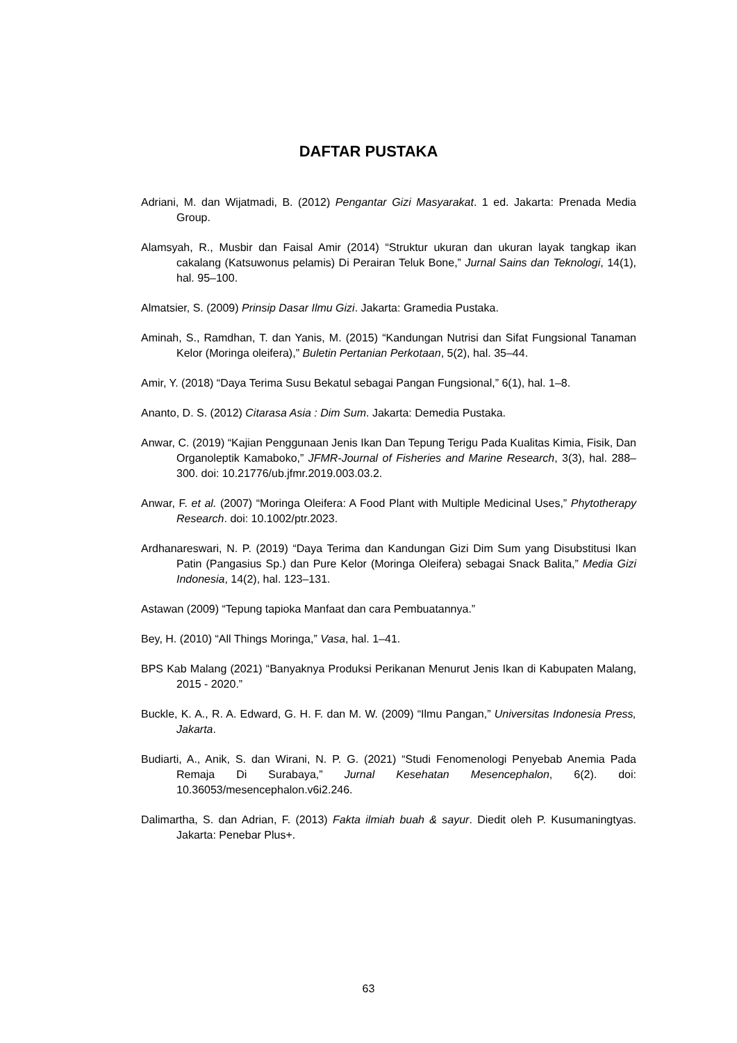DAFTAR PUSTAKA
Adriani, M. dan Wijatmadi, B. (2012) Pengantar Gizi Masyarakat. 1 ed. Jakarta: Prenada Media Group.
Alamsyah, R., Musbir dan Faisal Amir (2014) “Struktur ukuran dan ukuran layak tangkap ikan cakalang (Katsuwonus pelamis) Di Perairan Teluk Bone,” Jurnal Sains dan Teknologi, 14(1), hal. 95–100.
Almatsier, S. (2009) Prinsip Dasar Ilmu Gizi. Jakarta: Gramedia Pustaka.
Aminah, S., Ramdhan, T. dan Yanis, M. (2015) “Kandungan Nutrisi dan Sifat Fungsional Tanaman Kelor (Moringa oleifera),” Buletin Pertanian Perkotaan, 5(2), hal. 35–44.
Amir, Y. (2018) “Daya Terima Susu Bekatul sebagai Pangan Fungsional,” 6(1), hal. 1–8.
Ananto, D. S. (2012) Citarasa Asia : Dim Sum. Jakarta: Demedia Pustaka.
Anwar, C. (2019) “Kajian Penggunaan Jenis Ikan Dan Tepung Terigu Pada Kualitas Kimia, Fisik, Dan Organoleptik Kamaboko,” JFMR-Journal of Fisheries and Marine Research, 3(3), hal. 288–300. doi: 10.21776/ub.jfmr.2019.003.03.2.
Anwar, F. et al. (2007) “Moringa Oleifera: A Food Plant with Multiple Medicinal Uses,” Phytotherapy Research. doi: 10.1002/ptr.2023.
Ardhanareswari, N. P. (2019) “Daya Terima dan Kandungan Gizi Dim Sum yang Disubstitusi Ikan Patin (Pangasius Sp.) dan Pure Kelor (Moringa Oleifera) sebagai Snack Balita,” Media Gizi Indonesia, 14(2), hal. 123–131.
Astawan (2009) “Tepung tapioka Manfaat dan cara Pembuatannya.”
Bey, H. (2010) “All Things Moringa,” Vasa, hal. 1–41.
BPS Kab Malang (2021) “Banyaknya Produksi Perikanan Menurut Jenis Ikan di Kabupaten Malang, 2015 - 2020.”
Buckle, K. A., R. A. Edward, G. H. F. dan M. W. (2009) “Ilmu Pangan,” Universitas Indonesia Press, Jakarta.
Budiarti, A., Anik, S. dan Wirani, N. P. G. (2021) “Studi Fenomenologi Penyebab Anemia Pada Remaja Di Surabaya,” Jurnal Kesehatan Mesencephalon, 6(2). doi: 10.36053/mesencephalon.v6i2.246.
Dalimartha, S. dan Adrian, F. (2013) Fakta ilmiah buah & sayur. Diedit oleh P. Kusumaningtyas. Jakarta: Penebar Plus+.
63